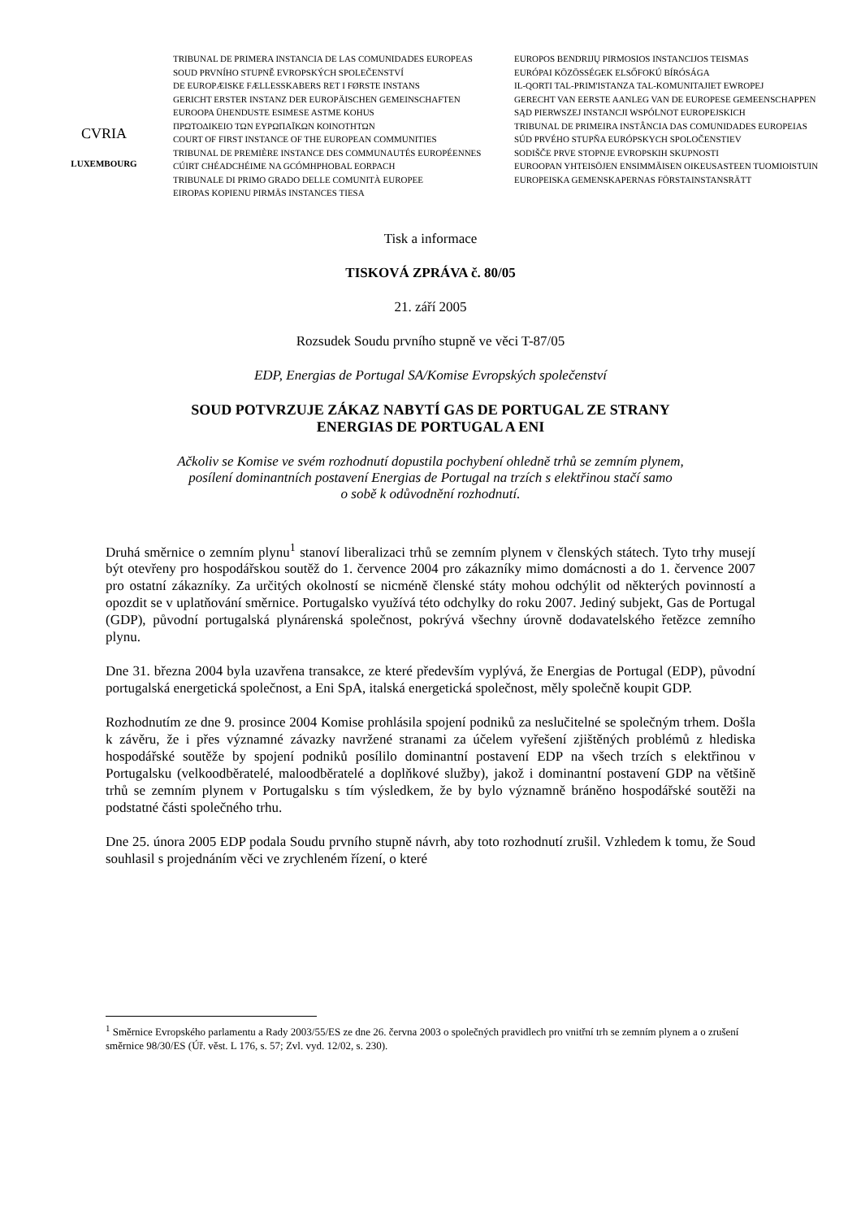CVRIA
LUXEMBOURG
TRIBUNAL DE PRIMERA INSTANCIA DE LAS COMUNIDADES EUROPEAS
SOUD PRVNÍHO STUPNĚ EVROPSKÝCH SPOLEČENSTVÍ
DE EUROPÆISKE FÆLLESSKABERS RET I FØRSTE INSTANS
GERICHT ERSTER INSTANZ DER EUROPÄISCHEN GEMEINSCHAFTEN
EUROOPA ÜHENDUSTE ESIMESE ASTME KOHUS
ΠΡΩΤΟΔΙΚΕΙΟ ΤΩΝ ΕΥΡΩΠΑΪΚΩΝ ΚΟΙΝΟΤΗΤΩΝ
COURT OF FIRST INSTANCE OF THE EUROPEAN COMMUNITIES
TRIBUNAL DE PREMIÈRE INSTANCE DES COMMUNAUTÉS EUROPÉENNES
CÚIRT CHÉADCHÉIME NA GCÓMHPHOBAL EORPACH
TRIBUNALE DI PRIMO GRADO DELLE COMUNITÀ EUROPEE
EIROPAS KOPIENU PIRMĀS INSTANCES TIESA
EUROPOS BENDRIJŲ PIRMOSIOS INSTANCIJOS TEISMAS
EURÓPAI KÖZÖSSÉGEK ELSŐFOKÚ BÍRÓSÁGA
IL-QORTI TAL-PRIM'ISTANZA TAL-KOMUNITAJIET EWROPEJ
GERECHT VAN EERSTE AANLEG VAN DE EUROPESE GEMEENSCHAPPEN
SĄD PIERWSZEJ INSTANCJI WSPÓLNOT EUROPEJSKICH
TRIBUNAL DE PRIMEIRA INSTÂNCIA DAS COMUNIDADES EUROPEIAS
SÚD PRVÉHO STUPŇA EURÓPSKYCH SPOLOČENSTIEV
SODIŠČE PRVE STOPNJE EVROPSKIH SKUPNOSTI
EUROOPAN YHTEISÖJEN ENSIMMÄISEN OIKEUSASTEEN TUOMIOISTUIN
EUROPEISKA GEMENSKAPERNAS FÖRSTAINSTANSRÄTT
Tisk a informace
TISKOVÁ ZPRÁVA č. 80/05
21. září 2005
Rozsudek Soudu prvního stupně ve věci T-87/05
EDP, Energias de Portugal SA/Komise Evropských společenství
SOUD POTVRZUJE ZÁKAZ NABYTÍ GAS DE PORTUGAL ZE STRANY
ENERGIAS DE PORTUGAL A ENI
Ačkoliv se Komise ve svém rozhodnutí dopustila pochybení ohledně trhů se zemním plynem,
posílení dominantních postavení Energias de Portugal na trzích s elektřinou stačí samo
o sobě k odůvodnění rozhodnutí.
Druhá směrnice o zemním plynu<sup>1</sup> stanoví liberalizaci trhů se zemním plynem v členských státech. Tyto trhy musejí být otevřeny pro hospodářskou soutěž do 1. července 2004 pro zákazníky mimo domácnosti a do 1. července 2007 pro ostatní zákazníky. Za určitých okolností se nicméně členské státy mohou odchýlit od některých povinností a opozdit se v uplatňování směrnice. Portugalsko využívá této odchylky do roku 2007. Jediný subjekt, Gas de Portugal (GDP), původní portugalská plynárenská společnost, pokrývá všechny úrovně dodavatelského řetězce zemního plynu.
Dne 31. března 2004 byla uzavřena transakce, ze které především vyplývá, že Energias de Portugal (EDP), původní portugalská energetická společnost, a Eni SpA, italská energetická společnost, měly společně koupit GDP.
Rozhodnutím ze dne 9. prosince 2004 Komise prohlásila spojení podniků za neslučitelné se společným trhem. Došla k závěru, že i přes významné závazky navržené stranami za účelem vyřešení zjištěných problémů z hlediska hospodářské soutěže by spojení podniků posílilo dominantní postavení EDP na všech trzích s elektřinou v Portugalsku (velkoodběratelé, maloodběratelé a doplňkové služby), jakož i dominantní postavení GDP na většině trhů se zemním plynem v Portugalsku s tím výsledkem, že by bylo významně bráněno hospodářské soutěži na podstatné části společného trhu.
Dne 25. února 2005 EDP podala Soudu prvního stupně návrh, aby toto rozhodnutí zrušil. Vzhledem k tomu, že Soud souhlasil s projednáním věci ve zrychleném řízení, o které
<sup>1</sup> Směrnice Evropského parlamentu a Rady 2003/55/ES ze dne 26. června 2003 o společných pravidlech pro vnitřní trh se zemním plynem a o zrušení směrnice 98/30/ES (Úř. věst. L 176, s. 57; Zvl. vyd. 12/02, s. 230).